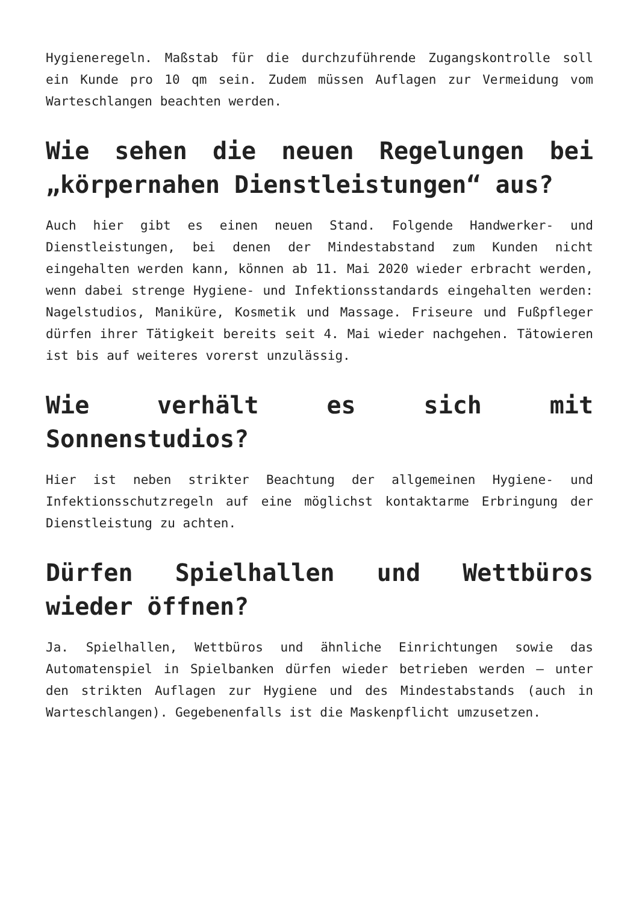Hygieneregeln. Maßstab für die durchzuführende Zugangskontrolle soll ein Kunde pro 10 qm sein. Zudem müssen Auflagen zur Vermeidung vom Warteschlangen beachten werden.
Wie sehen die neuen Regelungen bei „körpernahen Dienstleistungen“ aus?
Auch hier gibt es einen neuen Stand. Folgende Handwerker- und Dienstleistungen, bei denen der Mindestabstand zum Kunden nicht eingehalten werden kann, können ab 11. Mai 2020 wieder erbracht werden, wenn dabei strenge Hygiene- und Infektionsstandards eingehalten werden: Nagelstudios, Maniküre, Kosmetik und Massage. Friseure und Fußpfleger dürfen ihrer Tätigkeit bereits seit 4. Mai wieder nachgehen. Tätowieren ist bis auf weiteres vorerst unzulässig.
Wie verhält es sich mit Sonnenstudios?
Hier ist neben strikter Beachtung der allgemeinen Hygiene- und Infektionsschutzregeln auf eine möglichst kontaktarme Erbringung der Dienstleistung zu achten.
Dürfen Spielhallen und Wettbüros wieder öffnen?
Ja. Spielhallen, Wettbüros und ähnliche Einrichtungen sowie das Automatenspiel in Spielbanken dürfen wieder betrieben werden – unter den strikten Auflagen zur Hygiene und des Mindestabstands (auch in Warteschlangen). Gegebenenfalls ist die Maskenpflicht umzusetzen.